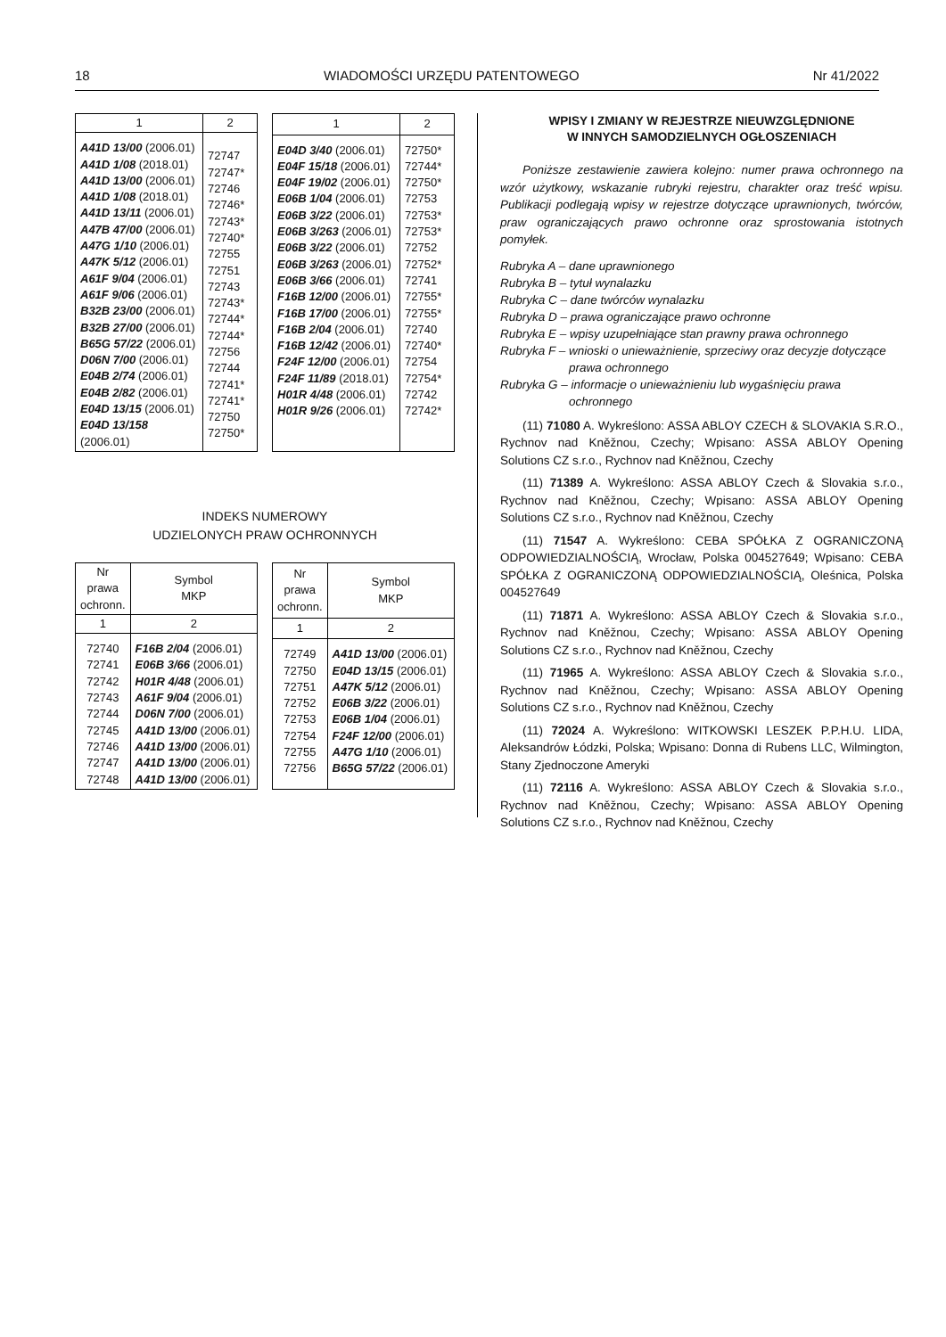18 WIADOMOŚCI URZĘDU PATENTOWEGO Nr 41/2022
| 1 | 2 |
| --- | --- |
| A41D 13/00 (2006.01) A41D 1/08 (2018.01) A41D 13/00 (2006.01) A41D 1/08 (2018.01) A41D 13/11 (2006.01) A47B 47/00 (2006.01) A47G 1/10 (2006.01) A47K 5/12 (2006.01) A61F 9/04 (2006.01) A61F 9/06 (2006.01) B32B 23/00 (2006.01) B32B 27/00 (2006.01) B65G 57/22 (2006.01) D06N 7/00 (2006.01) E04B 2/74 (2006.01) E04B 2/82 (2006.01) E04D 13/15 (2006.01) E04D 13/158 (2006.01) | 72747 72747* 72746 72746* 72743* 72740* 72755 72751 72743 72743* 72744* 72744* 72756 72744 72741* 72741* 72750 72750* |
| 1 | 2 |
| --- | --- |
| E04D 3/40 (2006.01) E04F 15/18 (2006.01) E04F 19/02 (2006.01) E06B 1/04 (2006.01) E06B 3/22 (2006.01) E06B 3/263 (2006.01) E06B 3/22 (2006.01) E06B 3/263 (2006.01) E06B 3/66 (2006.01) F16B 12/00 (2006.01) F16B 17/00 (2006.01) F16B 2/04 (2006.01) F16B 12/42 (2006.01) F24F 12/00 (2006.01) F24F 11/89 (2018.01) H01R 4/48 (2006.01) H01R 9/26 (2006.01) | 72750* 72744* 72750* 72753 72753* 72753* 72752 72752* 72741 72755* 72755* 72740 72740* 72754 72754* 72742 72742* |
INDEKS NUMEROWY
UDZIELONYCH PRAW OCHRONNYCH
| Nr prawa ochronn. | Symbol MKP |
| --- | --- |
| 1 | 2 |
| 72740 72741 72742 72743 72744 72745 72746 72747 72748 | F16B 2/04 (2006.01) E06B 3/66 (2006.01) H01R 4/48 (2006.01) A61F 9/04 (2006.01) D06N 7/00 (2006.01) A41D 13/00 (2006.01) A41D 13/00 (2006.01) A41D 13/00 (2006.01) A41D 13/00 (2006.01) |
| Nr prawa ochronn. | Symbol MKP |
| --- | --- |
| 1 | 2 |
| 72749 72750 72751 72752 72753 72754 72755 72756 | A41D 13/00 (2006.01) E04D 13/15 (2006.01) A47K 5/12 (2006.01) E06B 3/22 (2006.01) E06B 1/04 (2006.01) F24F 12/00 (2006.01) A47G 1/10 (2006.01) B65G 57/22 (2006.01) |
WPISY I ZMIANY W REJESTRZE NIEUWZGLĘDNIONE
W INNYCH SAMODZIELNYCH OGŁOSZENIACH
Poniższe zestawienie zawiera kolejno: numer prawa ochronnego na wzór użytkowy, wskazanie rubryki rejestru, charakter oraz treść wpisu. Publikacji podlegają wpisy w rejestrze dotyczące uprawnionych, twórców, praw ograniczających prawo ochronne oraz sprostowania istotnych pomyłek.
Rubryka A – dane uprawnionego
Rubryka B – tytuł wynalazku
Rubryka C – dane twórców wynalazku
Rubryka D – prawa ograniczające prawo ochronne
Rubryka E – wpisy uzupełniające stan prawny prawa ochronnego
Rubryka F – wnioski o unieważnienie, sprzeciwy oraz decyzje dotyczące prawa ochronnego
Rubryka G – informacje o unieważnieniu lub wygaśnięciu prawa ochronnego
(11) 71080 A. Wykreślono: ASSA ABLOY CZECH & SLOVAKIA S.R.O., Rychnov nad Kněžnou, Czechy; Wpisano: ASSA ABLOY Opening Solutions CZ s.r.o., Rychnov nad Kněžnou, Czechy
(11) 71389 A. Wykreślono: ASSA ABLOY Czech & Slovakia s.r.o., Rychnov nad Kněžnou, Czechy; Wpisano: ASSA ABLOY Opening Solutions CZ s.r.o., Rychnov nad Kněžnou, Czechy
(11) 71547 A. Wykreślono: CEBA SPÓŁKA Z OGRANICZONĄ ODPOWIEDZIALNOŚCIĄ, Wrocław, Polska 004527649; Wpisano: CEBA SPÓŁKA Z OGRANICZONĄ ODPOWIEDZIALNOŚCIĄ, Oleśnica, Polska 004527649
(11) 71871 A. Wykreślono: ASSA ABLOY Czech & Slovakia s.r.o., Rychnov nad Kněžnou, Czechy; Wpisano: ASSA ABLOY Opening Solutions CZ s.r.o., Rychnov nad Kněžnou, Czechy
(11) 71965 A. Wykreślono: ASSA ABLOY Czech & Slovakia s.r.o., Rychnov nad Kněžnou, Czechy; Wpisano: ASSA ABLOY Opening Solutions CZ s.r.o., Rychnov nad Kněžnou, Czechy
(11) 72024 A. Wykreślono: WITKOWSKI LESZEK P.P.H.U. LIDA, Aleksandrów Łódzki, Polska; Wpisano: Donna di Rubens LLC, Wilmington, Stany Zjednoczone Ameryki
(11) 72116 A. Wykreślono: ASSA ABLOY Czech & Slovakia s.r.o., Rychnov nad Kněžnou, Czechy; Wpisano: ASSA ABLOY Opening Solutions CZ s.r.o., Rychnov nad Kněžnou, Czechy